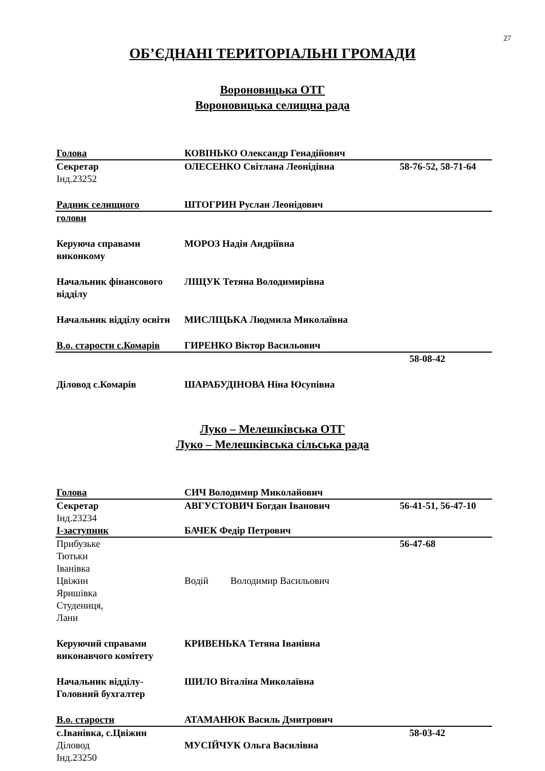27
ОБ’ЄДНАНІ ТЕРИТОРІАЛЬНІ ГРОМАДИ
Вороновицька ОТГ
Вороновицька селищна рада
| Голова | КОВІНЬКО Олександр Генадійович | |
| Секретар | ОЛЕСЕНКО Світлана Леонідівна | 58-76-52, 58-71-64 |
| Інд.23252 | | |
| Радник селищного | ШТОГРИН Руслан Леонідович | |
| голови | | |
| Керуюча справами виконкому | МОРОЗ Надія Андріївна | |
| Начальник фінансового відділу | ЛІЩУК Тетяна Володимирівна | |
| Начальник відділу освіти | МИСЛІЦЬКА Людмила Миколаївна | |
| В.о. старости с.Комарів | ГИРЕНКО Віктор Васильович | |
| | | 58-08-42 |
| Діловод с.Комарів | ШАРАБУДІНОВА Ніна Юсупівна | |
Луко – Мелешківська ОТГ
Луко – Мелешківська сільська рада
| Голова | СИЧ Володимир Миколайович | |
| Секретар | АВГУСТОВИЧ Богдан Іванович | 56-41-51, 56-47-10 |
| Інд.23234 | | |
| І-заступник | БАЧЕК Федір Петрович | |
| Прибузьке Тютьки Іванівка Цвіжин Яришівка Студениця, Лани | Водій Володимир Васильович | 56-47-68 |
| Керуючий справами виконавчого комітету | КРИВЕНЬКА Тетяна Іванівна | |
| Начальник відділу- Головний бухгалтер | ШИЛО Віталіна Миколаївна | |
| В.о. старости | АТАМАНЮК Василь Дмитрович | |
| с.Іванівка, с.Цвіжин | | 58-03-42 |
| Діловод | МУСІЙЧУК Ольга Василівна | |
| Інд.23250 | | |